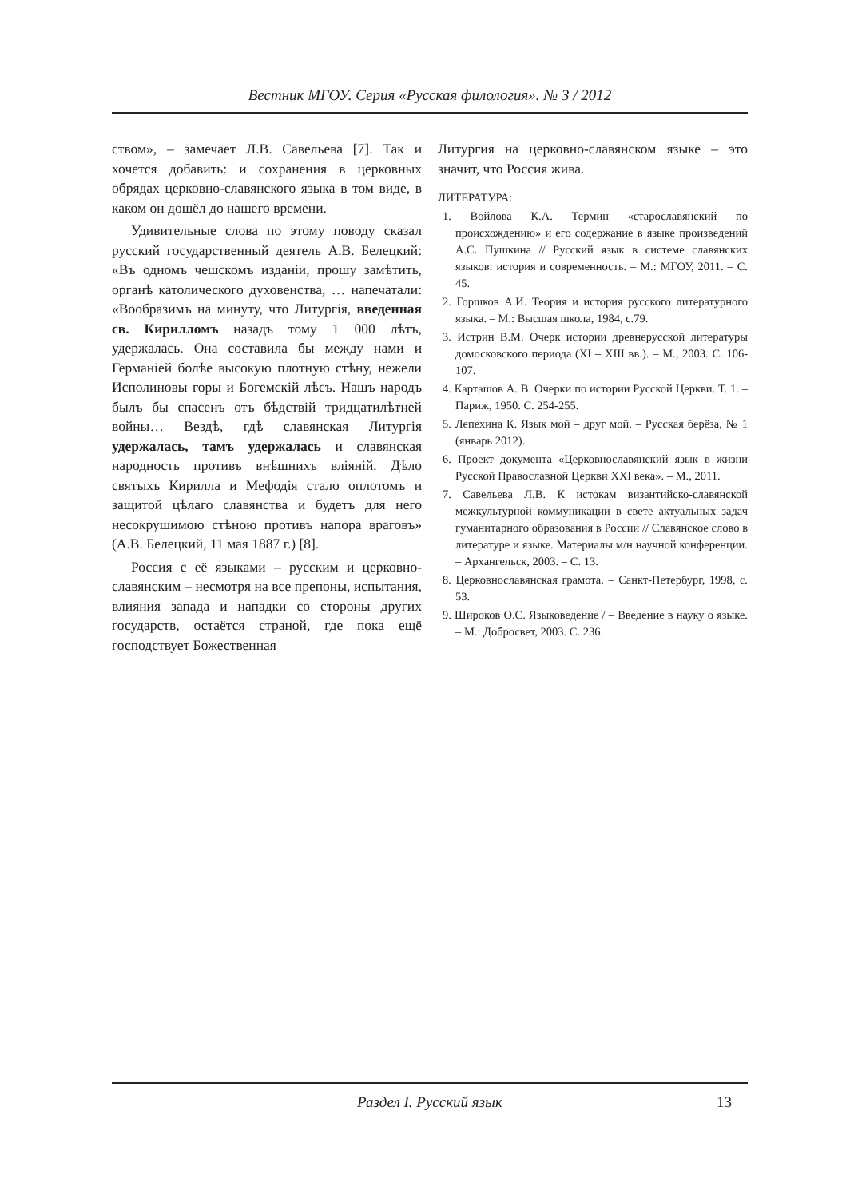Вестник МГОУ. Серия «Русская филология». № 3 / 2012
ством», – замечает Л.В. Савельева [7]. Так и хочется добавить: и сохранения в церковных обрядах церковно-славянского языка в том виде, в каком он дошёл до нашего времени.
Удивительные слова по этому поводу сказал русский государственный деятель А.В. Белецкий: «Въ одномъ чешскомъ изданiи, прошу замѣтить, органѣ католического духовенства, … напечатали: «Вообразимъ на минуту, что Литургiя, введенная св. Кирилломъ назадъ тому 1 000 лѣтъ, удержалась. Она составила бы между нами и Германiей болѣе высокую плотную стѣну, нежели Исполиновы горы и Богемскiй лѣсъ. Нашъ народъ былъ бы спасенъ отъ бѣдствiй тридцатилѣтней войны… Вездѣ, гдѣ славянская Литургiя удержалась, тамъ удержалась и славянская народность противъ внѣшнихъ влiянiй. Дѣло святыхъ Кирилла и Мефодiя стало оплотомъ и защитой цѣлаго славянства и будетъ для него несокрушимою стѣною противъ напора враговъ» (А.В. Белецкий, 11 мая 1887 г.) [8].
Россия с её языками – русским и церковно-славянским – несмотря на все препоны, испытания, влияния запада и нападки со стороны других государств, остаётся страной, где пока ещё господствует Божественная
Литургия на церковно-славянском языке – это значит, что Россия жива.
ЛИТЕРАТУРА:
1. Войлова К.А. Термин «старославянский по происхождению» и его содержание в языке произведений А.С. Пушкина // Русский язык в системе славянских языков: история и современность. – М.: МГОУ, 2011. – С. 45.
2. Горшков А.И. Теория и история русского литературного языка. – М.: Высшая школа, 1984, с.79.
3. Истрин В.М. Очерк истории древнерусской литературы домосковского периода (XI – XIII вв.). – М., 2003. С. 106-107.
4. Карташов А. В. Очерки по истории Русской Церкви. Т. 1. – Париж, 1950. С. 254-255.
5. Лепехина К. Язык мой – друг мой. – Русская берёза, № 1 (январь 2012).
6. Проект документа «Церковнославянский язык в жизни Русской Православной Церкви XXI века». – М., 2011.
7. Савельева Л.В. К истокам византийско-славянской межкультурной коммуникации в свете актуальных задач гуманитарного образования в России // Славянское слово в литературе и языке. Материалы м/н научной конференции. – Архангельск, 2003. – С. 13.
8. Церковнославянская грамота. – Санкт-Петербург, 1998, с. 53.
9. Широков О.С. Языковедение / – Введение в науку о языке. – М.: Добросвет, 2003. С. 236.
Раздел I. Русский язык
13